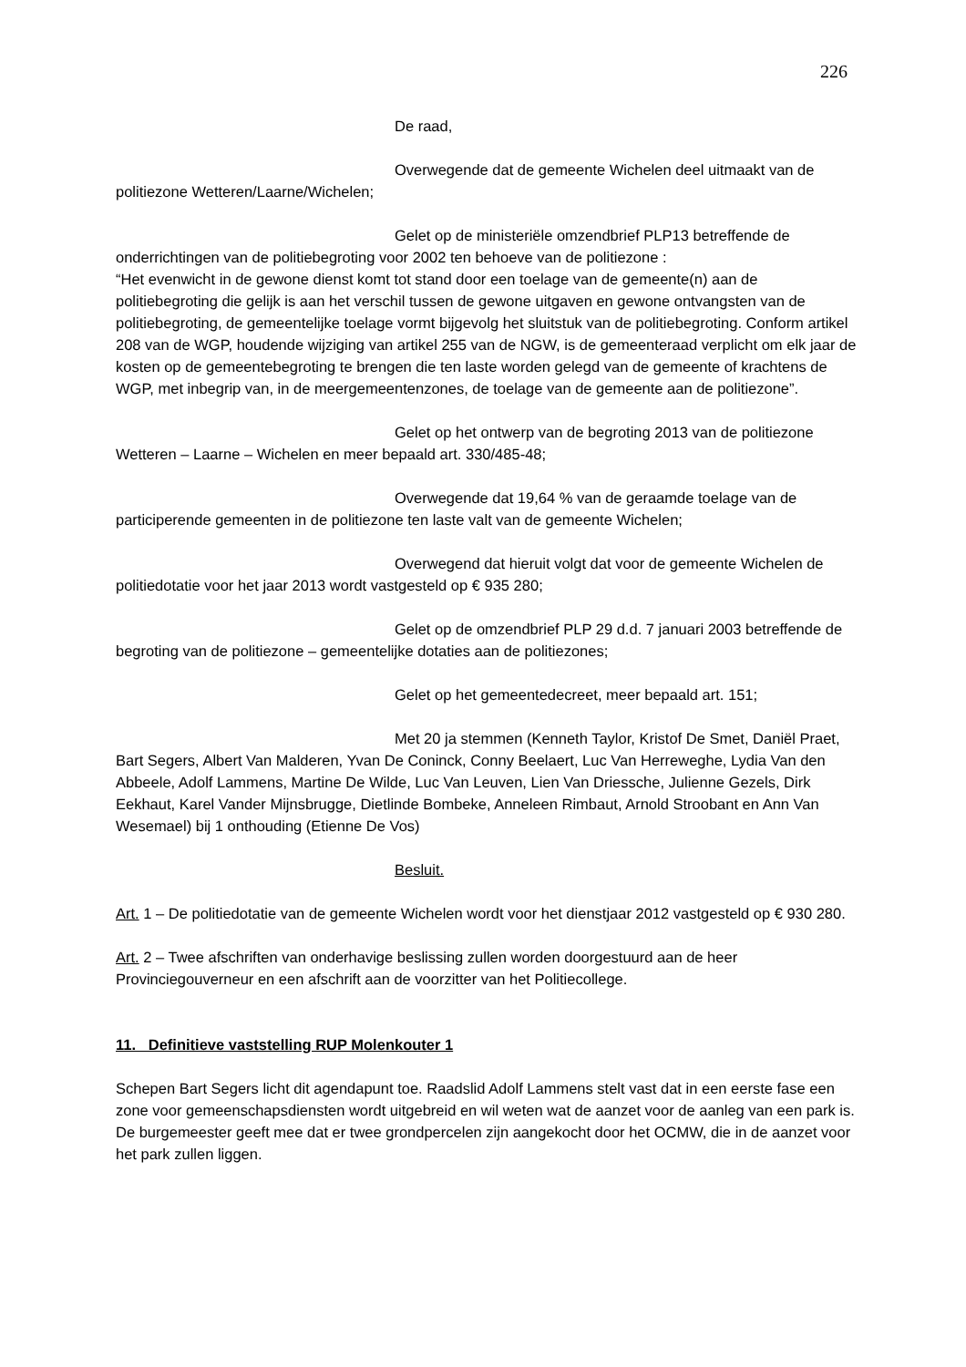226
De raad,
Overwegende dat de gemeente Wichelen deel uitmaakt van de politiezone Wetteren/Laarne/Wichelen;
Gelet op de ministeriële omzendbrief PLP13 betreffende de onderrichtingen van de politiebegroting voor 2002 ten behoeve van de politiezone :
“Het evenwicht in de gewone dienst komt tot stand door een toelage van de gemeente(n) aan de politiebegroting die gelijk is aan het verschil tussen de gewone uitgaven en gewone ontvangsten van de politiebegroting, de gemeentelijke toelage vormt bijgevolg het sluitstuk van de politiebegroting. Conform artikel 208 van de WGP, houdende wijziging van artikel 255 van de NGW, is de gemeenteraad verplicht om elk jaar de kosten op de gemeentebegroting te brengen die ten laste worden gelegd van de gemeente of krachtens de WGP, met inbegrip van, in de meergemeentenzones, de toelage van de gemeente aan de politiezone”.
Gelet op het ontwerp van de begroting 2013 van de politiezone Wetteren – Laarne – Wichelen en meer bepaald art. 330/485-48;
Overwegende dat 19,64 % van de geraamde toelage van de participerende gemeenten in de politiezone ten laste valt van de gemeente Wichelen;
Overwegend dat hieruit volgt dat voor de gemeente Wichelen de politiedotatie voor het jaar 2013 wordt vastgesteld op € 935 280;
Gelet op de omzendbrief PLP 29 d.d. 7 januari 2003 betreffende de begroting van de politiezone – gemeentelijke dotaties aan de politiezones;
Gelet op het gemeentedecreet, meer bepaald art. 151;
Met 20 ja stemmen (Kenneth Taylor, Kristof De Smet, Daniël Praet, Bart Segers, Albert Van Malderen, Yvan De Coninck, Conny Beelaert, Luc Van Herreweghe, Lydia Van den Abbeele, Adolf Lammens, Martine De Wilde, Luc Van Leuven, Lien Van Driessche, Julienne Gezels, Dirk Eekhaut, Karel Vander Mijnsbrugge, Dietlinde Bombeke, Anneleen Rimbaut, Arnold Stroobant en Ann Van Wesemael) bij 1 onthouding (Etienne De Vos)
Besluit.
Art. 1 – De politiedotatie van de gemeente Wichelen wordt voor het dienstjaar 2012 vastgesteld op € 930 280.
Art. 2 – Twee afschriften van onderhavige beslissing zullen worden doorgestuurd aan de heer Provinciegouverneur en een afschrift aan de voorzitter van het Politiecollege.
11. Definitieve vaststelling RUP Molenkouter 1
Schepen Bart Segers licht dit agendapunt toe. Raadslid Adolf Lammens stelt vast dat in een eerste fase een zone voor gemeenschapsdiensten wordt uitgebreid en wil weten wat de aanzet voor de aanleg van een park is. De burgemeester geeft mee dat er twee grondpercelen zijn aangekocht door het OCMW, die in de aanzet voor het park zullen liggen.